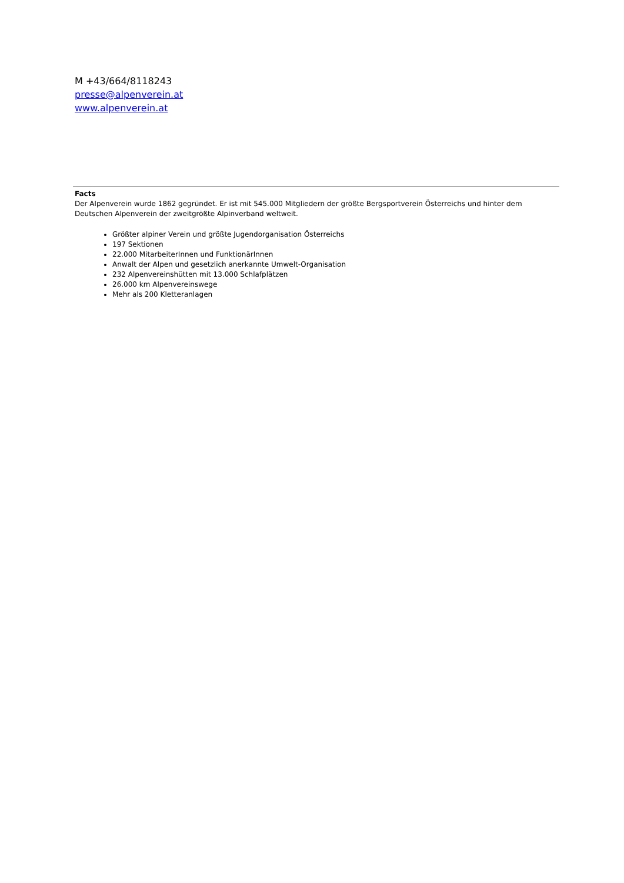M +43/664/8118243
presse@alpenverein.at
www.alpenverein.at
Facts
Der Alpenverein wurde 1862 gegründet. Er ist mit 545.000 Mitgliedern der größte Bergsportverein Österreichs und hinter dem Deutschen Alpenverein der zweitgrößte Alpinverband weltweit.
Größter alpiner Verein und größte Jugendorganisation Österreichs
197 Sektionen
22.000 MitarbeiterInnen und FunktionärInnen
Anwalt der Alpen und gesetzlich anerkannte Umwelt-Organisation
232 Alpenvereinshütten mit 13.000 Schlafplätzen
26.000 km Alpenvereinswege
Mehr als 200 Kletteranlagen